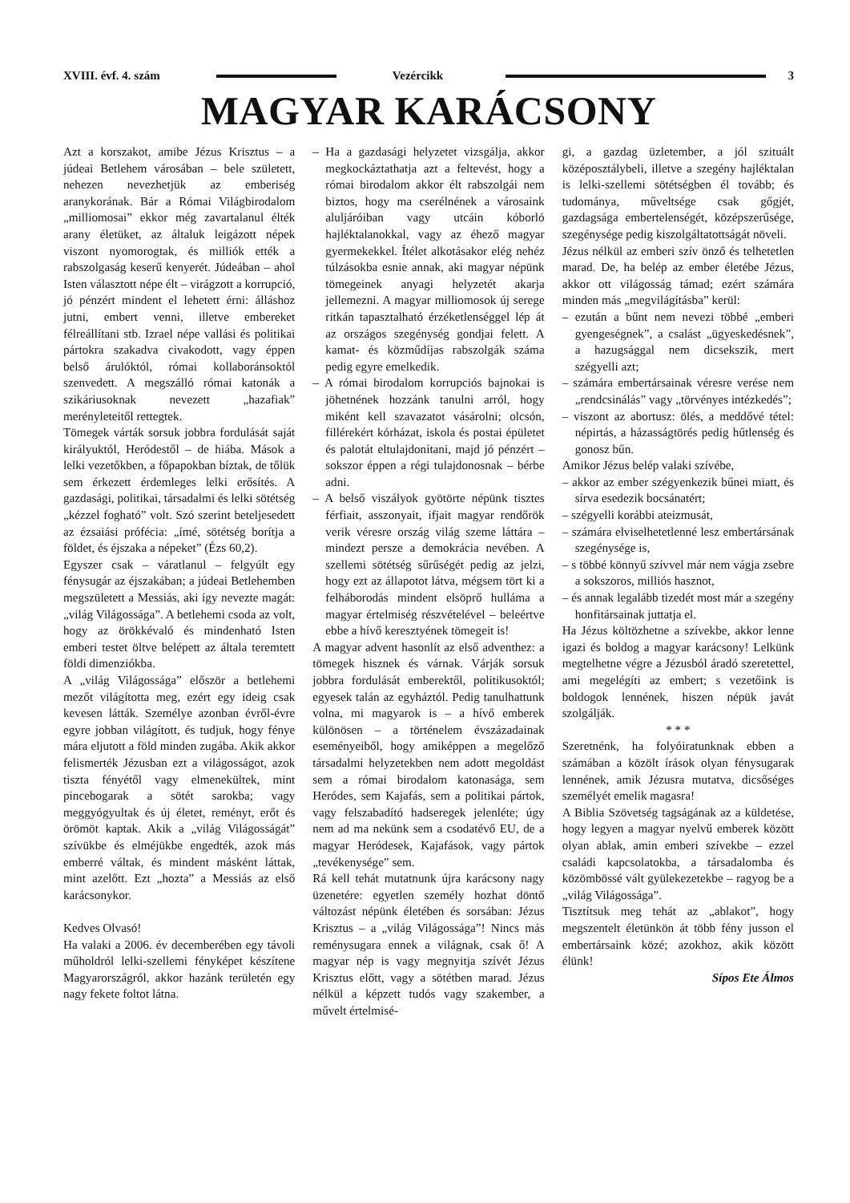XVIII. évf. 4. szám Vezércikk 3
MAGYAR KARÁCSONY
Azt a korszakot, amibe Jézus Krisztus – a júdeai Betlehem városában – bele született, nehezen nevezhetjük az emberiség aranykorának. Bár a Római Világbirodalom „milliomosai” ekkor még zavartalanul élték arany életüket, az általuk leigázott népek viszont nyomorogtak, és milliók ették a rabszolgaság keserű kenyerét. Júdeában – ahol Isten választott népe élt – virágzott a korrupció, jó pénzért mindent el lehetett érni: álláshoz jutni, embert venni, illetve embereket félreállítani stb. Izrael népe vallási és politikai pártokra szakadva civakodott, vagy éppen belső árulóktól, római kollaboránsoktól szenvedett. A megszálló római katonák a szikáriusoknak nevezett „hazafiak” merényleteitől rettegtek.
Tömegek várták sorsuk jobbra fordulását saját királyuktól, Heródestől – de hiába. Mások a lelki vezetőkben, a főpapokban bíztak, de tőlük sem érkezett érdemleges lelki erősítés. A gazdasági, politikai, társadalmi és lelki sötétség „kézzel fogható” volt. Szó szerint beteljesedett az ézsaiási prófécia: „ímé, sötétség borítja a földet, és éjszaka a népeket” (Ézs 60,2).
Egyszer csak – váratlanul – felgyúlt egy fénysugár az éjszakában; a júdeai Betlehemben megszületett a Messiás, aki így nevezte magát: „világ Világossága”. A betlehemi csoda az volt, hogy az örökkévaló és mindenható Isten emberi testet öltve belépett az általa teremtett földi dimenziókba.
A „világ Világossága” először a betlehemi mezőt világította meg, ezért egy ideig csak kevesen látták. Személye azonban évről-évre egyre jobban világított, és tudjuk, hogy fénye mára eljutott a föld minden zugába. Akik akkor felismerték Jézusban ezt a világosságot, azok tiszta fényétől vagy elmenekültek, mint pincebogarak a sötét sarokba; vagy meggyógyultak és új életet, reményt, erőt és örömöt kaptak. Akik a „világ Világosságát” szívükbe és elméjükbe engedték, azok más emberré váltak, és mindent másként láttak, mint azelőtt. Ezt „hozta” a Messiás az első karácsonykor.
Kedves Olvasó!
Ha valaki a 2006. év decemberében egy távoli műholdról lelki-szellemi fényképet készítene Magyarországról, akkor hazánk területén egy nagy fekete foltot látna.
– Ha a gazdasági helyzetet vizsgálja, akkor megkockáztathatja azt a feltevést, hogy a római birodalom akkor élt rabszolgái nem biztos, hogy ma cserélnének a városaink aluljáróiban vagy utcáin kóborló hajléktalanokkal, vagy az éhező magyar gyermekekkel. Ítélet alkotásakor elég nehéz túlzásokba esnie annak, aki magyar népünk tömegeinek anyagi helyzetét akarja jellemezni. A magyar milliomosok új serege ritkán tapasztalható érzéketlenséggel lép át az országos szegénység gondjai felett. A kamat- és közműdíjas rabszolgák száma pedig egyre emelkedik.
– A római birodalom korrupciós bajnokai is jöhetnének hozzánk tanulni arról, hogy miként kell szavazatot vásárolni; olcsón, fillérekért kórházat, iskola és postai épületet és palotát eltulajdonítani, majd jó pénzért – sokszor éppen a régi tulajdonosnak – bérbe adni.
– A belső viszályok gyötörte népünk tisztes férfiait, asszonyait, ifjait magyar rendőrök verik véresre ország világ szeme láttára – mindezt persze a demokrácia nevében. A szellemi sötétség sűrűségét pedig az jelzi, hogy ezt az állapotot látva, mégsem tört ki a felháborodás mindent elsöprő hulláma a magyar értelmiség részvételével – beleértve ebbe a hívő keresztyének tömegeit is!
A magyar advent hasonlít az első adventhez: a tömegek hisznek és várnak. Várják sorsuk jobbra fordulását emberektől, politikusoktól; egyesek talán az egyháztól. Pedig tanulhattunk volna, mi magyarok is – a hívő emberek különösen – a történelem évszázadainak eseményeiből, hogy amiképpen a megelőző társadalmi helyzetekben nem adott megoldást sem a római birodalom katonasága, sem Heródes, sem Kajafás, sem a politikai pártok, vagy felszabadító hadseregek jelenléte; úgy nem ad ma nekünk sem a csodatévő EU, de a magyar Heródesek, Kajafások, vagy pártok „tevékenysége” sem.
Rá kell tehát mutatnunk újra karácsony nagy üzenetére: egyetlen személy hozhat döntő változást népünk életében és sorsában: Jézus Krisztus – a „világ Világossága”! Nincs más reménysugara ennek a világnak, csak ő! A magyar nép is vagy megnyitja szívét Jézus Krisztus előtt, vagy a sötétben marad. Jézus nélkül a képzett tudós vagy szakember, a művelt értelmisé-
gi, a gazdag üzletember, a jól szituált középosztálybeli, illetve a szegény hajléktalan is lelki-szellemi sötétségben él tovább; és tudománya, műveltsége csak gőgjét, gazdagsága embertelenségét, középszerűsége, szegénysége pedig kiszolgáltatottságát növeli.
Jézus nélkül az emberi szív önző és telhetetlen marad. De, ha belép az ember életébe Jézus, akkor ott világosság támad; ezért számára minden más „megvilágításba” kerül:
– ezután a bűnt nem nevezi többé „emberi gyengeségnek”, a csalást „ügyeskedésnek”, a hazugsággal nem dicsekszik, mert szégyelli azt;
– számára embertársainak véresre verése nem „rendcsinálás” vagy „törvényes intézkedés”;
– viszont az abortusz: ölés, a meddővé tétel: népirtás, a házasságtörés pedig hűtlenség és gonosz bűn.
Amikor Jézus belép valaki szívébe,
– akkor az ember szégyenkezik bűnei miatt, és sírva esedezik bocsánatért;
– szégyelli korábbi ateizmusát,
– számára elviselhetetlenné lesz embertársának szegénysége is,
– s többé könnyű szívvel már nem vágja zsebre a sokszoros, milliós hasznot,
– és annak legalább tizedét most már a szegény honfitársainak juttatja el.
Ha Jézus költözhetne a szívekbe, akkor lenne igazi és boldog a magyar karácsony! Lelkünk megtelhetne végre a Jézusból áradó szeretettel, ami megelégíti az embert; s vezetőink is boldogok lennének, hiszen népük javát szolgálják.
* * *
Szeretnénk, ha folyóiratunknak ebben a számában a közölt írások olyan fénysugarak lennének, amik Jézusra mutatva, dicsőséges személyét emelik magasra!
A Biblia Szövetség tagságának az a küldetése, hogy legyen a magyar nyelvű emberek között olyan ablak, amin emberi szívekbe – ezzel családi kapcsolatokba, a társadalomba és közömbössé vált gyülekezetekbe – ragyog be a „világ Világossága”.
Tisztítsuk meg tehát az „ablakot”, hogy megszentelt életünkön át több fény jusson el embertársaink közé; azokhoz, akik között élünk!
Sípos Ete Álmos